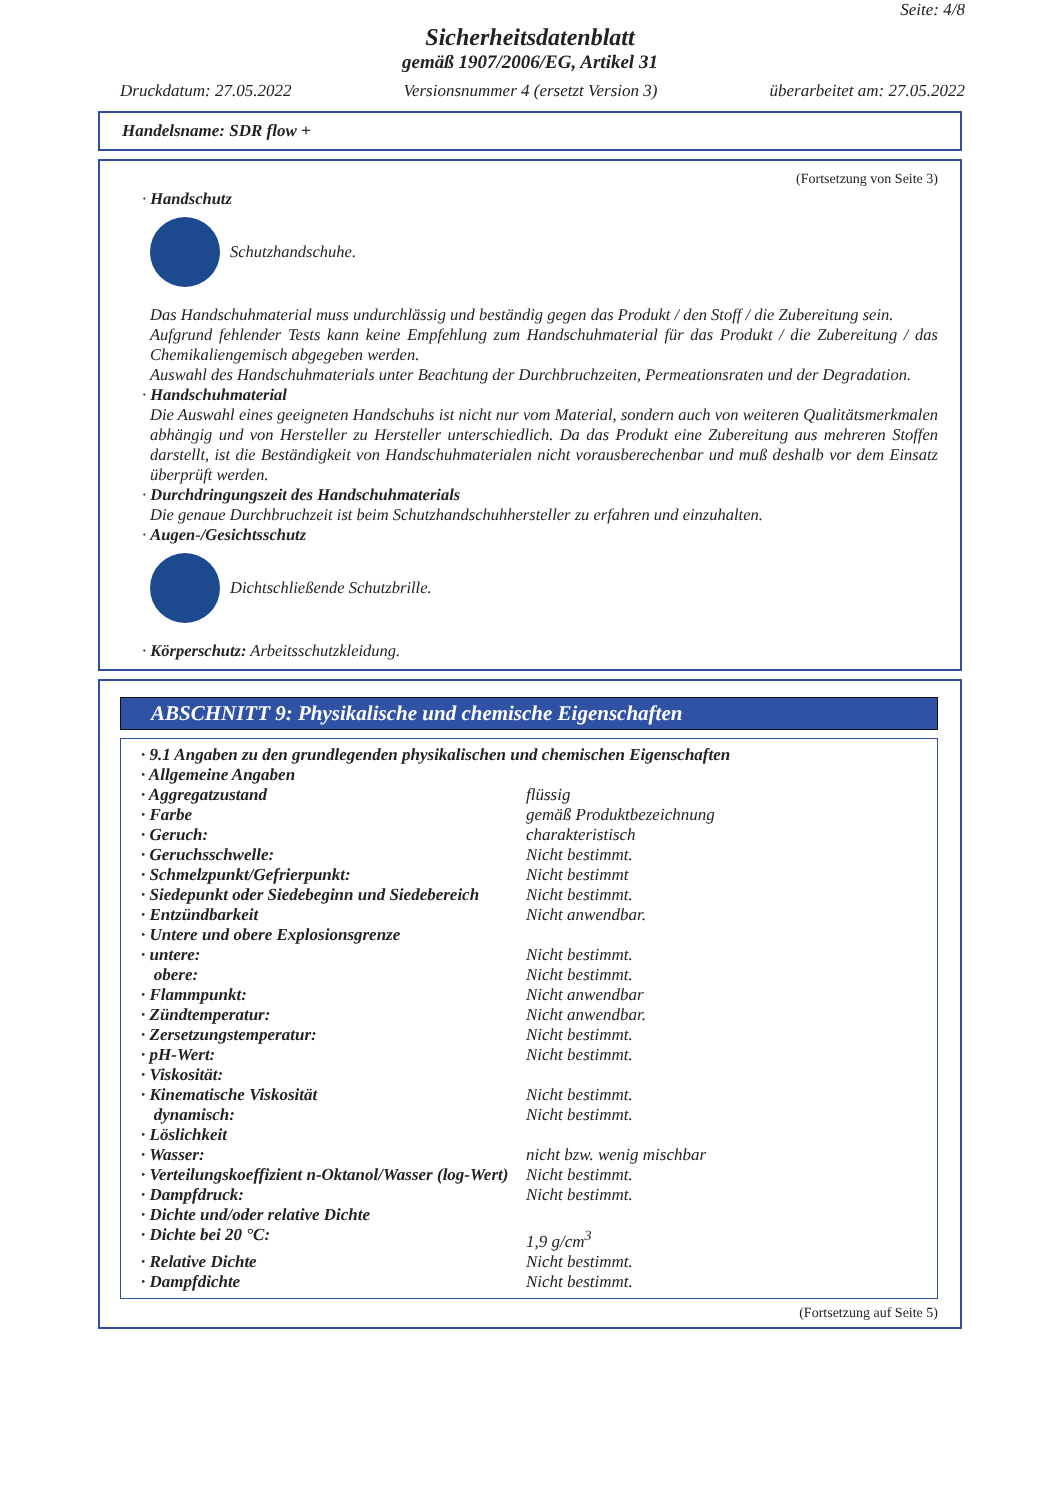Seite: 4/8
Sicherheitsdatenblatt
gemäß 1907/2006/EG, Artikel 31
Druckdatum: 27.05.2022 Versionsnummer 4 (ersetzt Version 3) überarbeitet am: 27.05.2022
Handelsname: SDR flow +
(Fortsetzung von Seite 3)
· Handschutz
Schutzhandschuhe.
Das Handschuhmaterial muss undurchlässig und beständig gegen das Produkt / den Stoff / die Zubereitung sein.
Aufgrund fehlender Tests kann keine Empfehlung zum Handschuhmaterial für das Produkt / die Zubereitung / das Chemikaliengemisch abgegeben werden.
Auswahl des Handschuhmaterials unter Beachtung der Durchbruchzeiten, Permeationsraten und der Degradation.
· Handschuhmaterial
Die Auswahl eines geeigneten Handschuhs ist nicht nur vom Material, sondern auch von weiteren Qualitätsmerkmalen abhängig und von Hersteller zu Hersteller unterschiedlich. Da das Produkt eine Zubereitung aus mehreren Stoffen darstellt, ist die Beständigkeit von Handschuhmaterialen nicht vorausberechenbar und muß deshalb vor dem Einsatz überprüft werden.
· Durchdringungszeit des Handschuhmaterials
Die genaue Durchbruchzeit ist beim Schutzhandschuhhersteller zu erfahren und einzuhalten.
· Augen-/Gesichtsschutz
Dichtschließende Schutzbrille.
· Körperschutz: Arbeitsschutzkleidung.
ABSCHNITT 9: Physikalische und chemische Eigenschaften
| · 9.1 Angaben zu den grundlegenden physikalischen und chemischen Eigenschaften | |
| · Allgemeine Angaben | |
| · Aggregatzustand | flüssig |
| · Farbe | gemäß Produktbezeichnung |
| · Geruch: | charakteristisch |
| · Geruchsschwelle: | Nicht bestimmt. |
| · Schmelzpunkt/Gefrierpunkt: | Nicht bestimmt |
| · Siedepunkt oder Siedebeginn und Siedebereich | Nicht bestimmt. |
| · Entzündbarkeit | Nicht anwendbar. |
| · Untere und obere Explosionsgrenze | |
| · untere: | Nicht bestimmt. |
| obere: | Nicht bestimmt. |
| · Flammpunkt: | Nicht anwendbar |
| · Zündtemperatur: | Nicht anwendbar. |
| · Zersetzungstemperatur: | Nicht bestimmt. |
| · pH-Wert: | Nicht bestimmt. |
| · Viskosität: | |
| · Kinematische Viskosität | Nicht bestimmt. |
| dynamisch: | Nicht bestimmt. |
| · Löslichkeit | |
| · Wasser: | nicht bzw. wenig mischbar |
| · Verteilungskoeffizient n-Oktanol/Wasser (log-Wert) | Nicht bestimmt. |
| · Dampfdruck: | Nicht bestimmt. |
| · Dichte und/oder relative Dichte | |
| · Dichte bei 20 °C: | 1,9 g/cm<sup>3</sup> |
| · Relative Dichte | Nicht bestimmt. |
| · Dampfdichte | Nicht bestimmt. |
(Fortsetzung auf Seite 5)